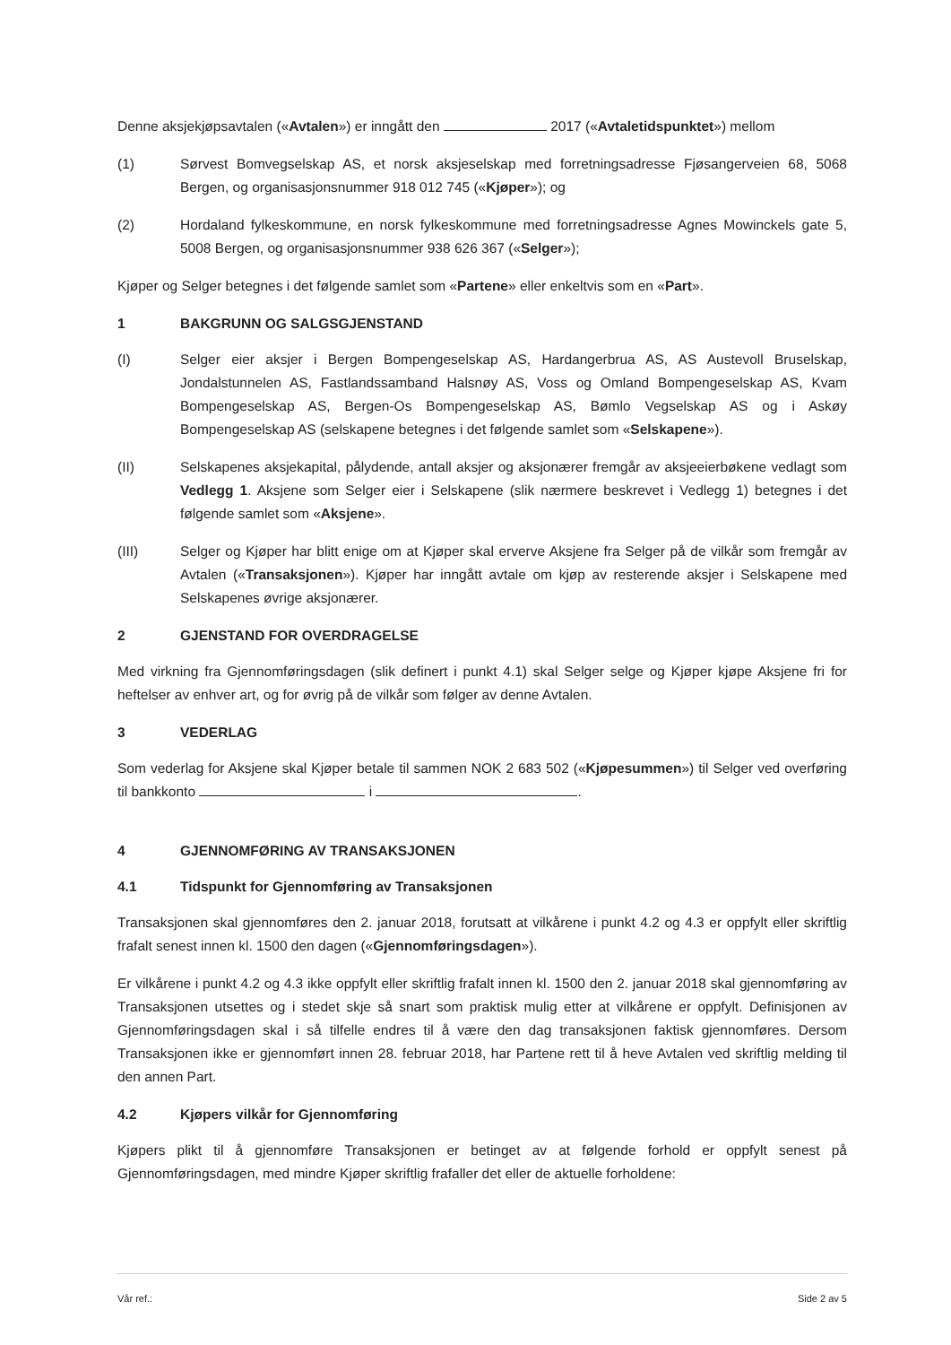Denne aksjekjøpsavtalen («Avtalen») er inngått den 2017 («Avtaletidspunktet») mellom
(1) Sørvest Bomvegselskap AS, et norsk aksjeselskap med forretningsadresse Fjøsangerveien 68, 5068 Bergen, og organisasjonsnummer 918 012 745 («Kjøper»); og
(2) Hordaland fylkeskommune, en norsk fylkeskommune med forretningsadresse Agnes Mowinckels gate 5, 5008 Bergen, og organisasjonsnummer 938 626 367 («Selger»);
Kjøper og Selger betegnes i det følgende samlet som «Partene» eller enkeltvis som en «Part».
1 BAKGRUNN OG SALGSGJENSTAND
(I) Selger eier aksjer i Bergen Bompengeselskap AS, Hardangerbrua AS, AS Austevoll Bruselskap, Jondalstunnelen AS, Fastlandssamband Halsnøy AS, Voss og Omland Bompengeselskap AS, Kvam Bompengeselskap AS, Bergen-Os Bompengeselskap AS, Bømlo Vegselskap AS og i Askøy Bompengeselskap AS (selskapene betegnes i det følgende samlet som «Selskapene»).
(II) Selskapenes aksjekapital, pålydende, antall aksjer og aksjonærer fremgår av aksjeeierbøkene vedlagt som Vedlegg 1. Aksjene som Selger eier i Selskapene (slik nærmere beskrevet i Vedlegg 1) betegnes i det følgende samlet som «Aksjene».
(III) Selger og Kjøper har blitt enige om at Kjøper skal erverve Aksjene fra Selger på de vilkår som fremgår av Avtalen («Transaksjonen»). Kjøper har inngått avtale om kjøp av resterende aksjer i Selskapene med Selskapenes øvrige aksjonærer.
2 GJENSTAND FOR OVERDRAGELSE
Med virkning fra Gjennomføringsdagen (slik definert i punkt 4.1) skal Selger selge og Kjøper kjøpe Aksjene fri for heftelser av enhver art, og for øvrig på de vilkår som følger av denne Avtalen.
3 VEDERLAG
Som vederlag for Aksjene skal Kjøper betale til sammen NOK 2 683 502 («Kjøpesummen») til Selger ved overføring til bankkonto i .
4 GJENNOMFØRING AV TRANSAKSJONEN
4.1 Tidspunkt for Gjennomføring av Transaksjonen
Transaksjonen skal gjennomføres den 2. januar 2018, forutsatt at vilkårene i punkt 4.2 og 4.3 er oppfylt eller skriftlig frafalt senest innen kl. 1500 den dagen («Gjennomføringsdagen»).
Er vilkårene i punkt 4.2 og 4.3 ikke oppfylt eller skriftlig frafalt innen kl. 1500 den 2. januar 2018 skal gjennomføring av Transaksjonen utsettes og i stedet skje så snart som praktisk mulig etter at vilkårene er oppfylt. Definisjonen av Gjennomføringsdagen skal i så tilfelle endres til å være den dag transaksjonen faktisk gjennomføres. Dersom Transaksjonen ikke er gjennomført innen 28. februar 2018, har Partene rett til å heve Avtalen ved skriftlig melding til den annen Part.
4.2 Kjøpers vilkår for Gjennomføring
Kjøpers plikt til å gjennomføre Transaksjonen er betinget av at følgende forhold er oppfylt senest på Gjennomføringsdagen, med mindre Kjøper skriftlig frafaller det eller de aktuelle forholdene:
Vår ref.: Side 2 av 5